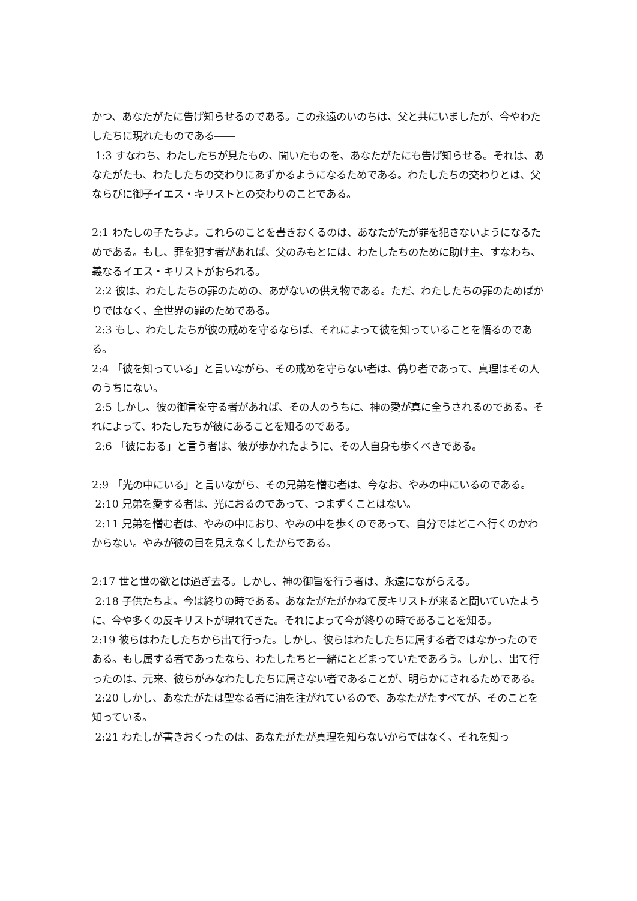かつ、あなたがたに告げ知らせるのである。この永遠のいのちは、父と共にいましたが、今やわたしたちに現れたものである――
1:3 すなわち、わたしたちが見たもの、聞いたものを、あなたがたにも告げ知らせる。それは、あなたがたも、わたしたちの交わりにあずかるようになるためである。わたしたちの交わりとは、父ならびに御子イエス・キリストとの交わりのことである。
2:1 わたしの子たちよ。これらのことを書きおくるのは、あなたがたが罪を犯さないようになるためである。もし、罪を犯す者があれば、父のみもとには、わたしたちのために助け主、すなわち、義なるイエス・キリストがおられる。
2:2 彼は、わたしたちの罪のための、あがないの供え物である。ただ、わたしたちの罪のためばかりではなく、全世界の罪のためである。
2:3 もし、わたしたちが彼の戒めを守るならば、それによって彼を知っていることを悟るのである。
2:4 「彼を知っている」と言いながら、その戒めを守らない者は、偽り者であって、真理はその人のうちにない。
2:5 しかし、彼の御言を守る者があれば、その人のうちに、神の愛が真に全うされるのである。それによって、わたしたちが彼にあることを知るのである。
2:6 「彼におる」と言う者は、彼が歩かれたように、その人自身も歩くべきである。
2:9 「光の中にいる」と言いながら、その兄弟を憎む者は、今なお、やみの中にいるのである。
2:10 兄弟を愛する者は、光におるのであって、つまずくことはない。
2:11 兄弟を憎む者は、やみの中におり、やみの中を歩くのであって、自分ではどこへ行くのかわからない。やみが彼の目を見えなくしたからである。
2:17 世と世の欲とは過ぎ去る。しかし、神の御旨を行う者は、永遠にながらえる。
2:18 子供たちよ。今は終りの時である。あなたがたがかねて反キリストが来ると聞いていたように、今や多くの反キリストが現れてきた。それによって今が終りの時であることを知る。
2:19 彼らはわたしたちから出て行った。しかし、彼らはわたしたちに属する者ではなかったのである。もし属する者であったなら、わたしたちと一緒にとどまっていたであろう。しかし、出て行ったのは、元来、彼らがみなわたしたちに属さない者であることが、明らかにされるためである。
2:20 しかし、あなたがたは聖なる者に油を注がれているので、あなたがたすべてが、そのことを知っている。
2:21 わたしが書きおくったのは、あなたがたが真理を知らないからではなく、それを知っ